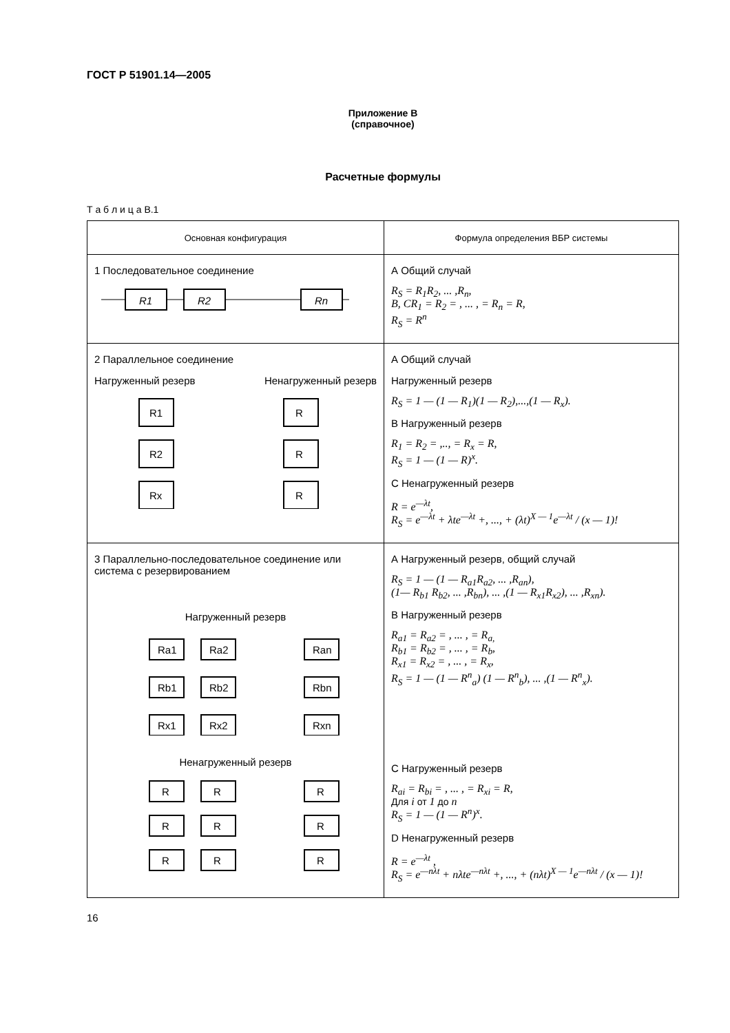ГОСТ Р 51901.14—2005
Приложение В
(справочное)
Расчетные формулы
Т а б л и ц а В.1
| Основная конфигурация | Формула определения ВБР системы |
| --- | --- |
| 1 Последовательное соединение R1 R2 Rn | А Общий случай R<sub>S</sub> = R<sub>1</sub>R<sub>2</sub>, ... ,R<sub>n</sub>, B, CR<sub>1</sub> = R<sub>2</sub> = , ... , = R<sub>n</sub> = R, R<sub>S</sub> = R<sup>n</sup> |
| 2 Параллельное соединение Нагруженный резерв Ненагруженный резерв R1 R2 Rx R R R | А Общий случай Нагруженный резерв R<sub>S</sub> = 1 — (1 — R<sub>1</sub>)(1 — R<sub>2</sub>),...,(1 — R<sub>x</sub>). В Нагруженный резерв R<sub>1</sub> = R<sub>2</sub> = ,.., = R<sub>x</sub> = R, R<sub>S</sub> = 1 — (1 — R)<sup>x</sup>. С Ненагруженный резерв R = e<sup>—λt</sup>, R<sub>S</sub> = e<sup>—λt</sup> + λte<sup>—λt</sup> +, ..., + (λt)<sup>X — 1</sup>e<sup>—λt</sup> / (x — 1)! |
| 3 Параллельно-последовательное соединение или система с резервированием Нагруженный резерв Ra1 Ra2 Ran Rb1 Rb2 Rbn Rx1 Rx2 Rxn Ненагруженный резерв R R R R R R R R R | А Нагруженный резерв, общий случай R<sub>S</sub> = 1 — (1 — R<sub>a1</sub>R<sub>a2</sub>, ... ,R<sub>an</sub>), (1— R<sub>b1</sub> R<sub>b2</sub>, ... ,R<sub>bn</sub>), ... ,(1 — R<sub>x1</sub>R<sub>x2</sub>), ... ,R<sub>xn</sub>). В Нагруженный резерв R<sub>a1</sub> = R<sub>a2</sub> = , ... , = R<sub>a,</sub> R<sub>b1</sub> = R<sub>b2</sub> = , ... , = R<sub>b</sub>, R<sub>x1</sub> = R<sub>x2</sub> = , ... , = R<sub>x</sub>, R<sub>S</sub> = 1 — (1 — R<sup>n</sup><sub>a</sub>) (1 — R<sup>n</sup><sub>b</sub>), ... ,(1 — R<sup>n</sup><sub>x</sub>). С Нагруженный резерв R<sub>ai</sub> = R<sub>bi</sub> = , ... , = R<sub>xi</sub> = R, Для i от 1 до n R<sub>S</sub> = 1 — (1 — R<sup>n</sup>)<sup>x</sup>. D Ненагруженный резерв R = e<sup>—λt</sup> , R<sub>S</sub> = e<sup>—nλt</sup> + nλte<sup>—nλt</sup> +, ..., + (nλt)<sup>X — 1</sup>e<sup>—nλt</sup> / (x — 1)! |
16